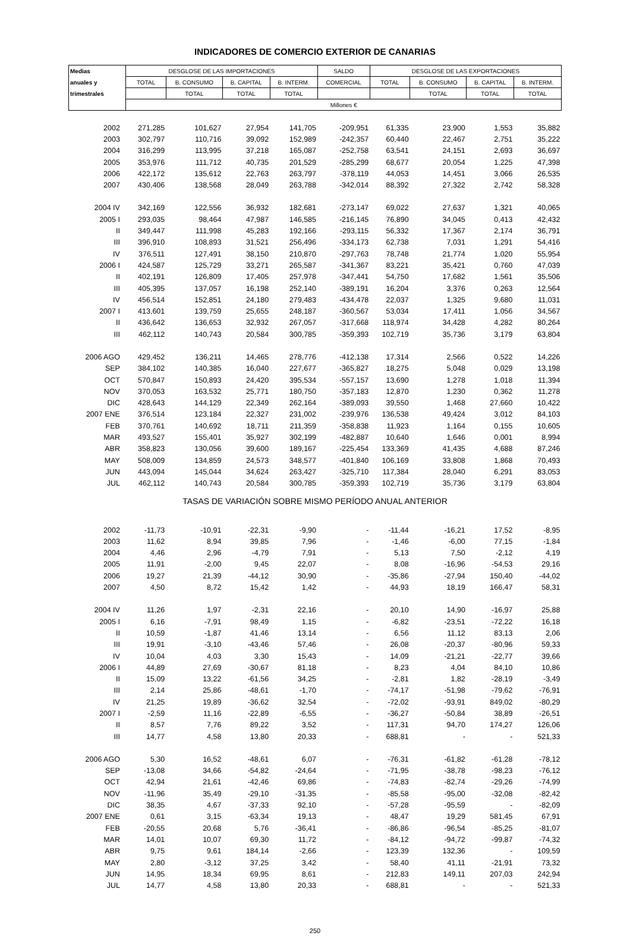INDICADORES DE COMERCIO EXTERIOR DE CANARIAS
| Medias | DESGLOSE DE LAS IMPORTACIONES | | | | SALDO | DESGLOSE DE LAS EXPORTACIONES | | | |
| --- | --- | --- | --- | --- | --- | --- | --- | --- | --- |
| anuales y | TOTAL | B. CONSUMO | B. CAPITAL | B. INTERM. | COMERCIAL | TOTAL | B. CONSUMO | B. CAPITAL | B. INTERM. |
| trimestrales | | TOTAL | TOTAL | TOTAL | | | TOTAL | TOTAL | TOTAL |
| | Millones € | | | | | | | | |
| 2002 | 271,285 | 101,627 | 27,954 | 141,705 | -209,951 | 61,335 | 23,900 | 1,553 | 35,882 |
| 2003 | 302,797 | 110,716 | 39,092 | 152,989 | -242,357 | 60,440 | 22,467 | 2,751 | 35,222 |
| 2004 | 316,299 | 113,995 | 37,218 | 165,087 | -252,758 | 63,541 | 24,151 | 2,693 | 36,697 |
| 2005 | 353,976 | 111,712 | 40,735 | 201,529 | -285,299 | 68,677 | 20,054 | 1,225 | 47,398 |
| 2006 | 422,172 | 135,612 | 22,763 | 263,797 | -378,119 | 44,053 | 14,451 | 3,066 | 26,535 |
| 2007 | 430,406 | 138,568 | 28,049 | 263,788 | -342,014 | 88,392 | 27,322 | 2,742 | 58,328 |
| 2004 IV | 342,169 | 122,556 | 36,932 | 182,681 | -273,147 | 69,022 | 27,637 | 1,321 | 40,065 |
| 2005 I | 293,035 | 98,464 | 47,987 | 146,585 | -216,145 | 76,890 | 34,045 | 0,413 | 42,432 |
| II | 349,447 | 111,998 | 45,283 | 192,166 | -293,115 | 56,332 | 17,367 | 2,174 | 36,791 |
| III | 396,910 | 108,893 | 31,521 | 256,496 | -334,173 | 62,738 | 7,031 | 1,291 | 54,416 |
| IV | 376,511 | 127,491 | 38,150 | 210,870 | -297,763 | 78,748 | 21,774 | 1,020 | 55,954 |
| 2006 I | 424,587 | 125,729 | 33,271 | 265,587 | -341,367 | 83,221 | 35,421 | 0,760 | 47,039 |
| II | 402,191 | 126,809 | 17,405 | 257,978 | -347,441 | 54,750 | 17,682 | 1,561 | 35,506 |
| III | 405,395 | 137,057 | 16,198 | 252,140 | -389,191 | 16,204 | 3,376 | 0,263 | 12,564 |
| IV | 456,514 | 152,851 | 24,180 | 279,483 | -434,478 | 22,037 | 1,325 | 9,680 | 11,031 |
| 2007 I | 413,601 | 139,759 | 25,655 | 248,187 | -360,567 | 53,034 | 17,411 | 1,056 | 34,567 |
| II | 436,642 | 136,653 | 32,932 | 267,057 | -317,668 | 118,974 | 34,428 | 4,282 | 80,264 |
| III | 462,112 | 140,743 | 20,584 | 300,785 | -359,393 | 102,719 | 35,736 | 3,179 | 63,804 |
| 2006 AGO | 429,452 | 136,211 | 14,465 | 278,776 | -412,138 | 17,314 | 2,566 | 0,522 | 14,226 |
| SEP | 384,102 | 140,385 | 16,040 | 227,677 | -365,827 | 18,275 | 5,048 | 0,029 | 13,198 |
| OCT | 570,847 | 150,893 | 24,420 | 395,534 | -557,157 | 13,690 | 1,278 | 1,018 | 11,394 |
| NOV | 370,053 | 163,532 | 25,771 | 180,750 | -357,183 | 12,870 | 1,230 | 0,362 | 11,278 |
| DIC | 428,643 | 144,129 | 22,349 | 262,164 | -389,093 | 39,550 | 1,468 | 27,660 | 10,422 |
| 2007 ENE | 376,514 | 123,184 | 22,327 | 231,002 | -239,976 | 136,538 | 49,424 | 3,012 | 84,103 |
| FEB | 370,761 | 140,692 | 18,711 | 211,359 | -358,838 | 11,923 | 1,164 | 0,155 | 10,605 |
| MAR | 493,527 | 155,401 | 35,927 | 302,199 | -482,887 | 10,640 | 1,646 | 0,001 | 8,994 |
| ABR | 358,823 | 130,056 | 39,600 | 189,167 | -225,454 | 133,369 | 41,435 | 4,688 | 87,246 |
| MAY | 508,009 | 134,859 | 24,573 | 348,577 | -401,840 | 106,169 | 33,808 | 1,868 | 70,493 |
| JUN | 443,094 | 145,044 | 34,624 | 263,427 | -325,710 | 117,384 | 28,040 | 6,291 | 83,053 |
| JUL | 462,112 | 140,743 | 20,584 | 300,785 | -359,393 | 102,719 | 35,736 | 3,179 | 63,804 |
| TASAS DE VARIACIÓN SOBRE MISMO PERÍODO ANUAL ANTERIOR | | | | | | | | | |
| 2002 | -11,73 | -10,91 | -22,31 | -9,90 | - | -11,44 | -16,21 | 17,52 | -8,95 |
| 2003 | 11,62 | 8,94 | 39,85 | 7,96 | - | -1,46 | -6,00 | 77,15 | -1,84 |
| 2004 | 4,46 | 2,96 | -4,79 | 7,91 | - | 5,13 | 7,50 | -2,12 | 4,19 |
| 2005 | 11,91 | -2,00 | 9,45 | 22,07 | - | 8,08 | -16,96 | -54,53 | 29,16 |
| 2006 | 19,27 | 21,39 | -44,12 | 30,90 | - | -35,86 | -27,94 | 150,40 | -44,02 |
| 2007 | 4,50 | 8,72 | 15,42 | 1,42 | - | 44,93 | 18,19 | 166,47 | 58,31 |
| 2004 IV | 11,26 | 1,97 | -2,31 | 22,16 | - | 20,10 | 14,90 | -16,97 | 25,88 |
| 2005 I | 6,16 | -7,91 | 98,49 | 1,15 | - | -6,82 | -23,51 | -72,22 | 16,18 |
| II | 10,59 | -1,87 | 41,46 | 13,14 | - | 6,56 | 11,12 | 83,13 | 2,06 |
| III | 19,91 | -3,10 | -43,46 | 57,46 | - | 26,08 | -20,37 | -80,96 | 59,33 |
| IV | 10,04 | 4,03 | 3,30 | 15,43 | - | 14,09 | -21,21 | -22,77 | 39,66 |
| 2006 I | 44,89 | 27,69 | -30,67 | 81,18 | - | 8,23 | 4,04 | 84,10 | 10,86 |
| II | 15,09 | 13,22 | -61,56 | 34,25 | - | -2,81 | 1,82 | -28,19 | -3,49 |
| III | 2,14 | 25,86 | -48,61 | -1,70 | - | -74,17 | -51,98 | -79,62 | -76,91 |
| IV | 21,25 | 19,89 | -36,62 | 32,54 | - | -72,02 | -93,91 | 849,02 | -80,29 |
| 2007 I | -2,59 | 11,16 | -22,89 | -6,55 | - | -36,27 | -50,84 | 38,89 | -26,51 |
| II | 8,57 | 7,76 | 89,22 | 3,52 | - | 117,31 | 94,70 | 174,27 | 126,06 |
| III | 14,77 | 4,58 | 13,80 | 20,33 | - | 688,81 | - | - | 521,33 |
| 2006 AGO | 5,30 | 16,52 | -48,61 | 6,07 | - | -76,31 | -61,82 | -61,28 | -78,12 |
| SEP | -13,08 | 34,66 | -54,82 | -24,64 | - | -71,95 | -38,78 | -98,23 | -76,12 |
| OCT | 42,94 | 21,61 | -42,46 | 69,86 | - | -74,83 | -82,74 | -29,26 | -74,99 |
| NOV | -11,96 | 35,49 | -29,10 | -31,35 | - | -85,58 | -95,00 | -32,08 | -82,42 |
| DIC | 38,35 | 4,67 | -37,33 | 92,10 | - | -57,28 | -95,59 | - | -82,09 |
| 2007 ENE | 0,61 | 3,15 | -63,34 | 19,13 | - | 48,47 | 19,29 | 581,45 | 67,91 |
| FEB | -20,55 | 20,68 | 5,76 | -36,41 | - | -86,86 | -96,54 | -85,25 | -81,07 |
| MAR | 14,01 | 10,07 | 69,30 | 11,72 | - | -84,12 | -94,72 | -99,87 | -74,32 |
| ABR | 9,75 | 9,61 | 184,14 | -2,66 | - | 123,39 | 132,36 | - | 109,59 |
| MAY | 2,80 | -3,12 | 37,25 | 3,42 | - | 58,40 | 41,11 | -21,91 | 73,32 |
| JUN | 14,95 | 18,34 | 69,95 | 8,61 | - | 212,83 | 149,11 | 207,03 | 242,94 |
| JUL | 14,77 | 4,58 | 13,80 | 20,33 | - | 688,81 | - | - | 521,33 |
250